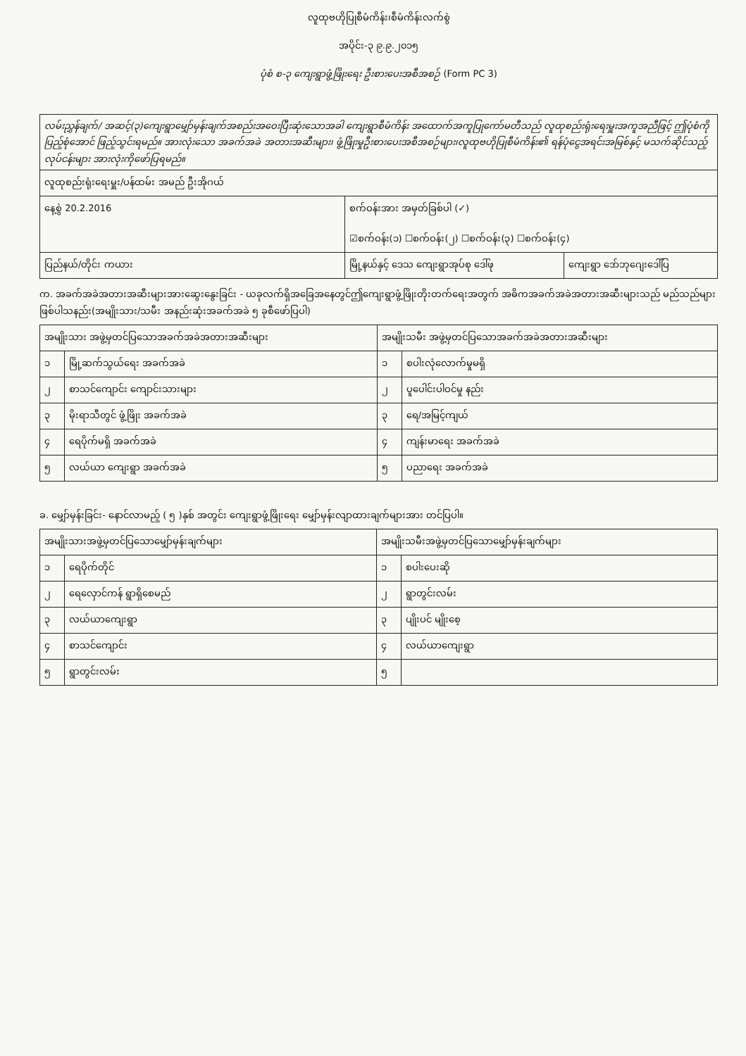လူထုဗဟိုပြုစီမံကိန်း၊စီမံကိန်းလက်စွဲ
အပိုင်း-၃ ၉.၉.၂၀၁၅
ပုံစံ စ-၃ ကျေးရွာဖွံ့ဖြိုးရေး ဦးစားပေးအစီအစဉ် (Form PC 3)
| လမ်းညွှန်ချက်/ အဆင့်(၃)ကျေးရွာမျှော်မှန်းချက်အစည်းအဝေးပြီးဆုံးသောအခါ ကျေးရွာစီမံကိန်း အထောက်အကူပြုကော်မတီသည် လူထုစည်းရုံးရေးမှူးအကူအညီဖြင့် ဤပုံစံကိုပြည့်စုံအောင် ဖြည့်သွင်းရမည်။ အားလုံးသော အခက်အခဲ အတားအဆီးများ၊ ဖွံ့ဖြိုးမှုဦးစားပေးအစီအစဉ်များ၊လူထုဗဟိုပြုစီမံကိန်း၏ ရန်ပုံငွေအရင်းအမြစ်နှင့် မသက်ဆိုင်သည့် လုပ်ငန်းများ အားလုံးကိုဖော်ပြရမည်။ | | |
| လူထုစည်းရုံးရေးမှူး/ပန်ထမ်း အမည် ဦးအိုဂယ် | | |
| နေ့စွဲ 20.2.2016 | စက်ဝန်းအား အမှတ်ခြစ်ပါ (✓) ☑စက်ဝန်း(၁) ☐စက်ဝန်း(၂) ☐စက်ဝန်း(၃) ☐စက်ဝန်း(၄) | |
| ပြည်နယ်/တိုင်း ကယား | မြို့နယ်နှင့် ဒေသ ကျေးရွာအုပ်စု ဒေါ်ဖု | ကျေးရွာ ဒော်ဘုဂျေးဒေါ်ပြ |
က. အခက်အခဲအတားအဆီးများအားဆွေးနွေးခြင်း - ယခုလက်ရှိအခြေအနေတွင်ဤကျေးရွာဖွံ့ဖြိုးတိုးတက်ရေးအတွက် အဓိကအခက်အခဲအတားအဆီးများသည် မည်သည်များဖြစ်ပါသနည်း(အမျိုးသား/သမီး အနည်းဆုံးအခက်အခဲ ၅ ခုစီဖော်ပြပါ)
| အမျိုးသား အဖွဲ့မှတင်ပြသောအခက်အခဲအတားအဆီးများ | | အမျိုးသမီး အဖွဲ့မှတင်ပြသောအခက်အခဲအတားအဆီးများ | |
| --- | --- | --- | --- |
| ၁ | မြို့ဆက်သွယ်ရေး အခက်အခဲ | ၁ | စပါးလုံလောက်မှုမရှိ |
| ၂ | စာသင်ကျောင်း ကျောင်းသားများ | ၂ | ပူပေါင်းပါဝင်မှု နည်း |
| ၃ | မိုးရာသီတွင် ဖွံ့ဖြိုး အခက်အခဲ | ၃ | ရေ/အမြင့်ကျယ် |
| ၄ | ရေပိုက်မရှိ အခက်အခဲ | ၄ | ကျန်းမာရေး အခက်အခဲ |
| ၅ | လယ်ယာ ကျေးရွာ အခက်အခဲ | ၅ | ပညာရေး အခက်အခဲ |
ခ. မျှော်မှန်းခြင်း- နောင်လာမည့် ( ၅ )နှစ် အတွင်း ကျေးရွာဖွံ့ဖြိုးရေး မျှော်မှန်းလျာထားချက်များအား တင်ပြပါ။
| အမျိုးသားအဖွဲ့မှတင်ပြသောမျှော်မှန်းချက်များ | | အမျိုးသမီးအဖွဲ့မှတင်ပြသောမျှော်မှန်းချက်များ | |
| --- | --- | --- | --- |
| ၁ | ရေပိုက်တိုင် | ၁ | စပါးပေးဆို |
| ၂ | ရေလှောင်ကန် ရွာရှိစေမည် | ၂ | ရွာတွင်းလမ်း |
| ၃ | လယ်ယာကျေးရွာ | ၃ | ပျိုးပင် မျိုးစေ့ |
| ၄ | စာသင်ကျောင်း | ၄ | လယ်ယာကျေးရွာ |
| ၅ | ရွာတွင်းလမ်း | ၅ | |